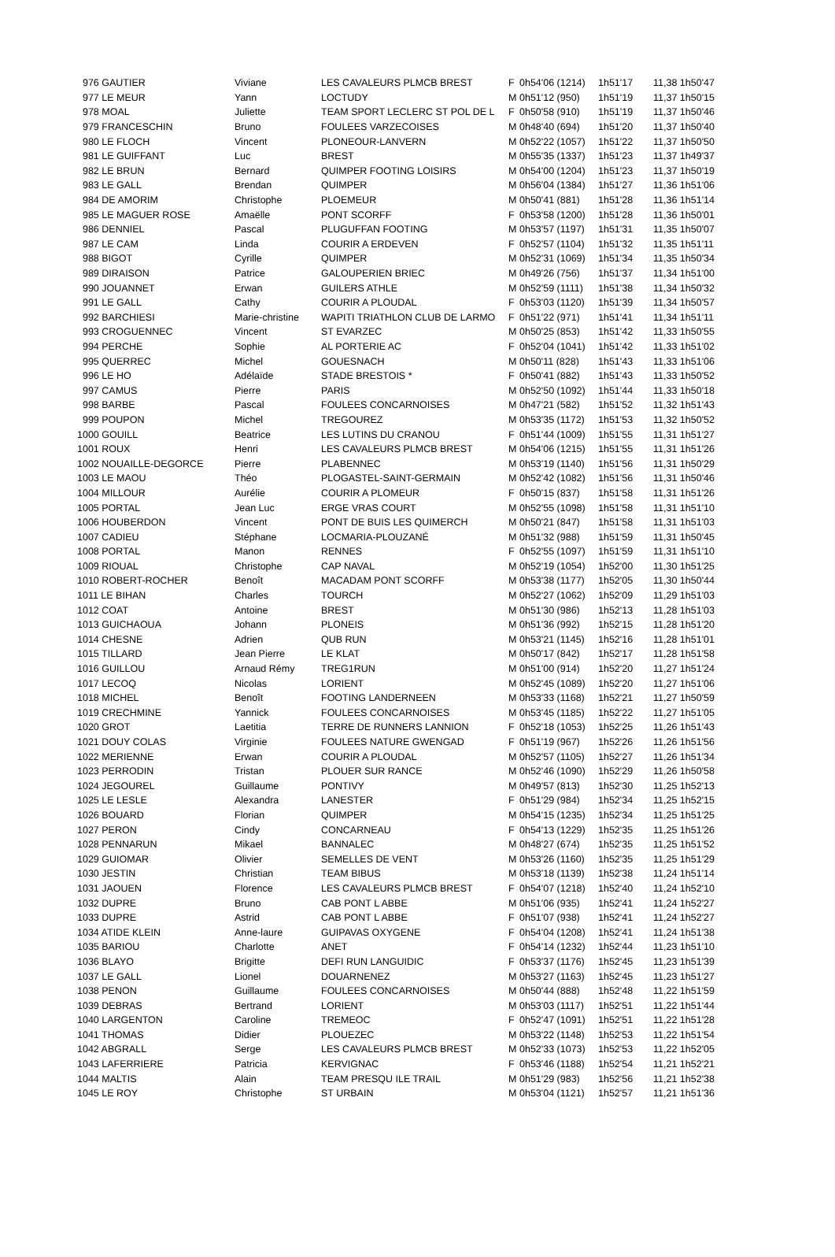| 976 GAUTIER | Viviane | LES CAVALEURS PLMCB BREST | F | 0h54'06 (1214) | 1h51'17 | 11,38 1h50'47 |
| 977 LE MEUR | Yann | LOCTUDY | M | 0h51'12 (950) | 1h51'19 | 11,37 1h50'15 |
| 978 MOAL | Juliette | TEAM SPORT LECLERC ST POL DE L | F | 0h50'58 (910) | 1h51'19 | 11,37 1h50'46 |
| 979 FRANCESCHIN | Bruno | FOULEES VARZECOISES | M | 0h48'40 (694) | 1h51'20 | 11,37 1h50'40 |
| 980 LE FLOCH | Vincent | PLONEOUR-LANVERN | M | 0h52'22 (1057) | 1h51'22 | 11,37 1h50'50 |
| 981 LE GUIFFANT | Luc | BREST | M | 0h55'35 (1337) | 1h51'23 | 11,37 1h49'37 |
| 982 LE BRUN | Bernard | QUIMPER FOOTING LOISIRS | M | 0h54'00 (1204) | 1h51'23 | 11,37 1h50'19 |
| 983 LE GALL | Brendan | QUIMPER | M | 0h56'04 (1384) | 1h51'27 | 11,36 1h51'06 |
| 984 DE AMORIM | Christophe | PLOEMEUR | M | 0h50'41 (881) | 1h51'28 | 11,36 1h51'14 |
| 985 LE MAGUER ROSE | Amaëlle | PONT SCORFF | F | 0h53'58 (1200) | 1h51'28 | 11,36 1h50'01 |
| 986 DENNIEL | Pascal | PLUGUFFAN FOOTING | M | 0h53'57 (1197) | 1h51'31 | 11,35 1h50'07 |
| 987 LE CAM | Linda | COURIR A ERDEVEN | F | 0h52'57 (1104) | 1h51'32 | 11,35 1h51'11 |
| 988 BIGOT | Cyrille | QUIMPER | M | 0h52'31 (1069) | 1h51'34 | 11,35 1h50'34 |
| 989 DIRAISON | Patrice | GALOUPERIEN BRIEC | M | 0h49'26 (756) | 1h51'37 | 11,34 1h51'00 |
| 990 JOUANNET | Erwan | GUILERS ATHLE | M | 0h52'59 (1111) | 1h51'38 | 11,34 1h50'32 |
| 991 LE GALL | Cathy | COURIR A PLOUDAL | F | 0h53'03 (1120) | 1h51'39 | 11,34 1h50'57 |
| 992 BARCHIESI | Marie-christine | WAPITI TRIATHLON CLUB DE LARMO | F | 0h51'22 (971) | 1h51'41 | 11,34 1h51'11 |
| 993 CROGUENNEC | Vincent | ST EVARZEC | M | 0h50'25 (853) | 1h51'42 | 11,33 1h50'55 |
| 994 PERCHE | Sophie | AL PORTERIE AC | F | 0h52'04 (1041) | 1h51'42 | 11,33 1h51'02 |
| 995 QUERREC | Michel | GOUESNACH | M | 0h50'11 (828) | 1h51'43 | 11,33 1h51'06 |
| 996 LE HO | Adélaïde | STADE BRESTOIS * | F | 0h50'41 (882) | 1h51'43 | 11,33 1h50'52 |
| 997 CAMUS | Pierre | PARIS | M | 0h52'50 (1092) | 1h51'44 | 11,33 1h50'18 |
| 998 BARBE | Pascal | FOULEES CONCARNOISES | M | 0h47'21 (582) | 1h51'52 | 11,32 1h51'43 |
| 999 POUPON | Michel | TREGOUREZ | M | 0h53'35 (1172) | 1h51'53 | 11,32 1h50'52 |
| 1000 GOUILL | Beatrice | LES LUTINS DU CRANOU | F | 0h51'44 (1009) | 1h51'55 | 11,31 1h51'27 |
| 1001 ROUX | Henri | LES CAVALEURS PLMCB BREST | M | 0h54'06 (1215) | 1h51'55 | 11,31 1h51'26 |
| 1002 NOUAILLE-DEGORCE | Pierre | PLABENNEC | M | 0h53'19 (1140) | 1h51'56 | 11,31 1h50'29 |
| 1003 LE MAOU | Théo | PLOGASTEL-SAINT-GERMAIN | M | 0h52'42 (1082) | 1h51'56 | 11,31 1h50'46 |
| 1004 MILLOUR | Aurélie | COURIR A PLOMEUR | F | 0h50'15 (837) | 1h51'58 | 11,31 1h51'26 |
| 1005 PORTAL | Jean Luc | ERGE VRAS COURT | M | 0h52'55 (1098) | 1h51'58 | 11,31 1h51'10 |
| 1006 HOUBERDON | Vincent | PONT DE BUIS LES QUIMERCH | M | 0h50'21 (847) | 1h51'58 | 11,31 1h51'03 |
| 1007 CADIEU | Stéphane | LOCMARIA-PLOUZANÉ | M | 0h51'32 (988) | 1h51'59 | 11,31 1h50'45 |
| 1008 PORTAL | Manon | RENNES | F | 0h52'55 (1097) | 1h51'59 | 11,31 1h51'10 |
| 1009 RIOUAL | Christophe | CAP NAVAL | M | 0h52'19 (1054) | 1h52'00 | 11,30 1h51'25 |
| 1010 ROBERT-ROCHER | Benoît | MACADAM PONT SCORFF | M | 0h53'38 (1177) | 1h52'05 | 11,30 1h50'44 |
| 1011 LE BIHAN | Charles | TOURCH | M | 0h52'27 (1062) | 1h52'09 | 11,29 1h51'03 |
| 1012 COAT | Antoine | BREST | M | 0h51'30 (986) | 1h52'13 | 11,28 1h51'03 |
| 1013 GUICHAOUA | Johann | PLONEIS | M | 0h51'36 (992) | 1h52'15 | 11,28 1h51'20 |
| 1014 CHESNE | Adrien | QUB RUN | M | 0h53'21 (1145) | 1h52'16 | 11,28 1h51'01 |
| 1015 TILLARD | Jean Pierre | LE KLAT | M | 0h50'17 (842) | 1h52'17 | 11,28 1h51'58 |
| 1016 GUILLOU | Arnaud Rémy | TREG1RUN | M | 0h51'00 (914) | 1h52'20 | 11,27 1h51'24 |
| 1017 LECOQ | Nicolas | LORIENT | M | 0h52'45 (1089) | 1h52'20 | 11,27 1h51'06 |
| 1018 MICHEL | Benoît | FOOTING LANDERNEEN | M | 0h53'33 (1168) | 1h52'21 | 11,27 1h50'59 |
| 1019 CRECHMINE | Yannick | FOULEES CONCARNOISES | M | 0h53'45 (1185) | 1h52'22 | 11,27 1h51'05 |
| 1020 GROT | Laetitia | TERRE DE RUNNERS LANNION | F | 0h52'18 (1053) | 1h52'25 | 11,26 1h51'43 |
| 1021 DOUY COLAS | Virginie | FOULEES NATURE GWENGAD | F | 0h51'19 (967) | 1h52'26 | 11,26 1h51'56 |
| 1022 MERIENNE | Erwan | COURIR A PLOUDAL | M | 0h52'57 (1105) | 1h52'27 | 11,26 1h51'34 |
| 1023 PERRODIN | Tristan | PLOUER SUR RANCE | M | 0h52'46 (1090) | 1h52'29 | 11,26 1h50'58 |
| 1024 JEGOUREL | Guillaume | PONTIVY | M | 0h49'57 (813) | 1h52'30 | 11,25 1h52'13 |
| 1025 LE LESLE | Alexandra | LANESTER | F | 0h51'29 (984) | 1h52'34 | 11,25 1h52'15 |
| 1026 BOUARD | Florian | QUIMPER | M | 0h54'15 (1235) | 1h52'34 | 11,25 1h51'25 |
| 1027 PERON | Cindy | CONCARNEAU | F | 0h54'13 (1229) | 1h52'35 | 11,25 1h51'26 |
| 1028 PENNARUN | Mikael | BANNALEC | M | 0h48'27 (674) | 1h52'35 | 11,25 1h51'52 |
| 1029 GUIOMAR | Olivier | SEMELLES DE VENT | M | 0h53'26 (1160) | 1h52'35 | 11,25 1h51'29 |
| 1030 JESTIN | Christian | TEAM BIBUS | M | 0h53'18 (1139) | 1h52'38 | 11,24 1h51'14 |
| 1031 JAOUEN | Florence | LES CAVALEURS PLMCB BREST | F | 0h54'07 (1218) | 1h52'40 | 11,24 1h52'10 |
| 1032 DUPRE | Bruno | CAB PONT L ABBE | M | 0h51'06 (935) | 1h52'41 | 11,24 1h52'27 |
| 1033 DUPRE | Astrid | CAB PONT L ABBE | F | 0h51'07 (938) | 1h52'41 | 11,24 1h52'27 |
| 1034 ATIDE KLEIN | Anne-laure | GUIPAVAS OXYGENE | F | 0h54'04 (1208) | 1h52'41 | 11,24 1h51'38 |
| 1035 BARIOU | Charlotte | ANET | F | 0h54'14 (1232) | 1h52'44 | 11,23 1h51'10 |
| 1036 BLAYO | Brigitte | DEFI RUN LANGUIDIC | F | 0h53'37 (1176) | 1h52'45 | 11,23 1h51'39 |
| 1037 LE GALL | Lionel | DOUARNENEZ | M | 0h53'27 (1163) | 1h52'45 | 11,23 1h51'27 |
| 1038 PENON | Guillaume | FOULEES CONCARNOISES | M | 0h50'44 (888) | 1h52'48 | 11,22 1h51'59 |
| 1039 DEBRAS | Bertrand | LORIENT | M | 0h53'03 (1117) | 1h52'51 | 11,22 1h51'44 |
| 1040 LARGENTON | Caroline | TREMEOC | F | 0h52'47 (1091) | 1h52'51 | 11,22 1h51'28 |
| 1041 THOMAS | Didier | PLOUEZEC | M | 0h53'22 (1148) | 1h52'53 | 11,22 1h51'54 |
| 1042 ABGRALL | Serge | LES CAVALEURS PLMCB BREST | M | 0h52'33 (1073) | 1h52'53 | 11,22 1h52'05 |
| 1043 LAFERRIERE | Patricia | KERVIGNAC | F | 0h53'46 (1188) | 1h52'54 | 11,21 1h52'21 |
| 1044 MALTIS | Alain | TEAM PRESQU ILE TRAIL | M | 0h51'29 (983) | 1h52'56 | 11,21 1h52'38 |
| 1045 LE ROY | Christophe | ST URBAIN | M | 0h53'04 (1121) | 1h52'57 | 11,21 1h51'36 |